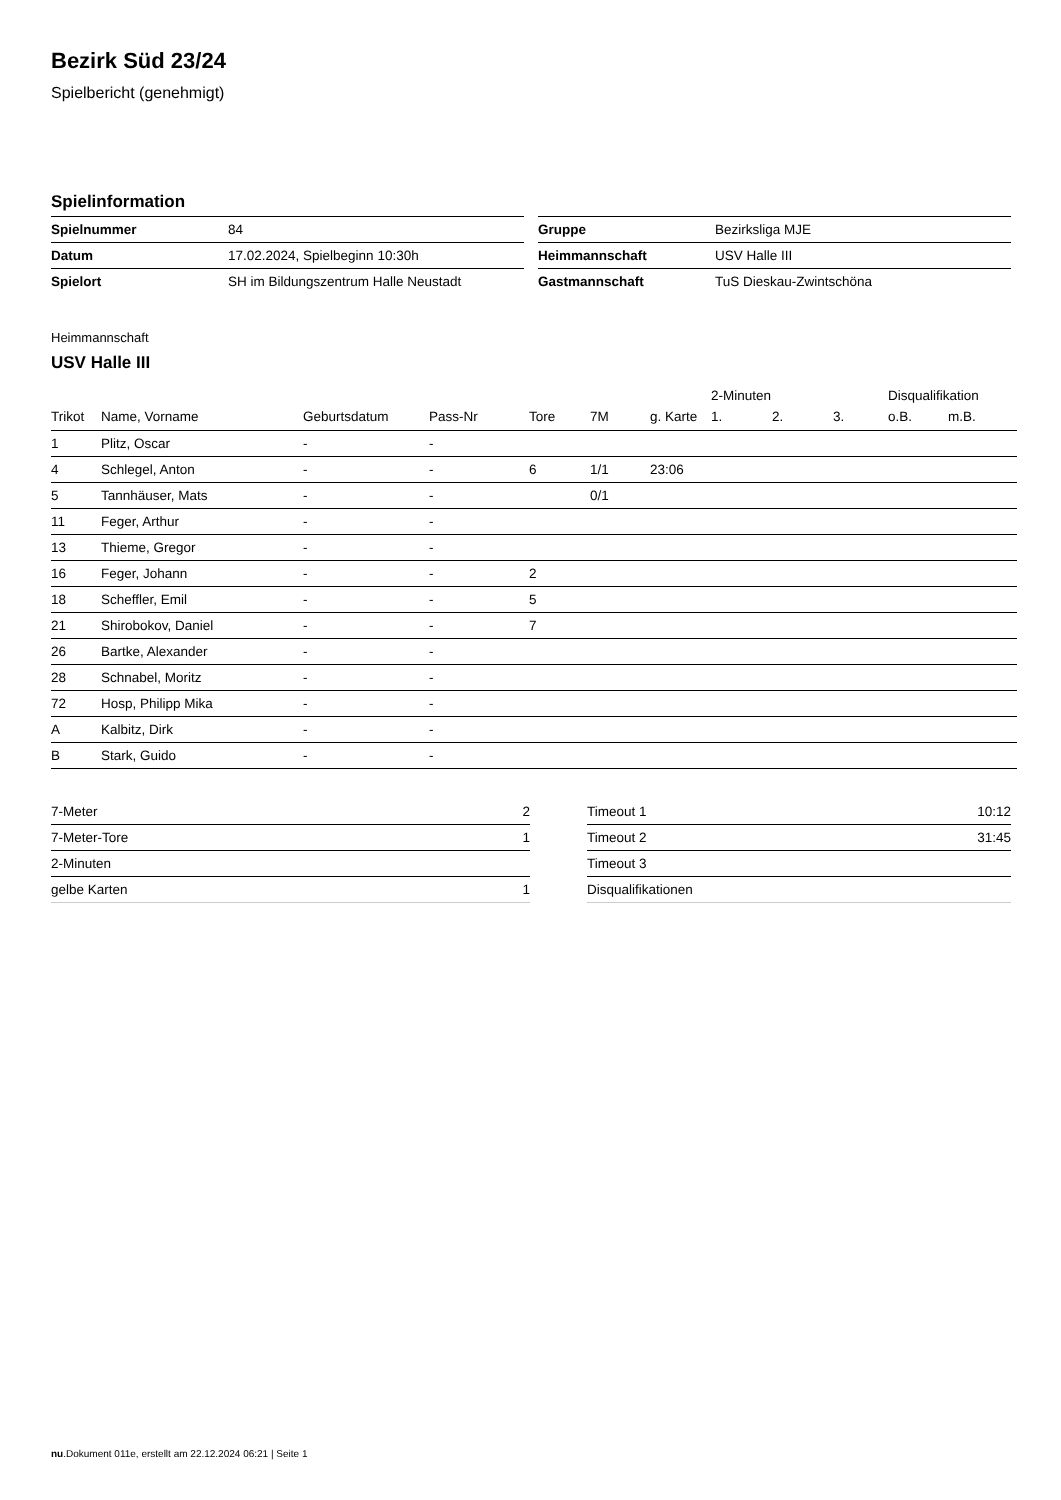Bezirk Süd 23/24
Spielbericht (genehmigt)
Spielinformation
| Spielnummer | 84 |
| Datum | 17.02.2024, Spielbeginn 10:30h |
| Spielort | SH im Bildungszentrum Halle Neustadt |
| Gruppe | Bezirksliga MJE |
| Heimmannschaft | USV Halle III |
| Gastmannschaft | TuS Dieskau-Zwintschöna |
Heimmannschaft
USV Halle III
| | | | | | | | 2-Minuten | | | Disqualifikation | |
| --- | --- | --- | --- | --- | --- | --- | --- | --- | --- | --- | --- |
| Trikot | Name, Vorname | Geburtsdatum | Pass-Nr | Tore | 7M | g. Karte | 1. | 2. | 3. | o.B. | m.B. |
| 1 | Plitz, Oscar | - | - | | | | | | | | |
| 4 | Schlegel, Anton | - | - | 6 | 1/1 | 23:06 | | | | | |
| 5 | Tannhäuser, Mats | - | - | | 0/1 | | | | | | |
| 11 | Feger, Arthur | - | - | | | | | | | | |
| 13 | Thieme, Gregor | - | - | | | | | | | | |
| 16 | Feger, Johann | - | - | 2 | | | | | | | |
| 18 | Scheffler, Emil | - | - | 5 | | | | | | | |
| 21 | Shirobokov, Daniel | - | - | 7 | | | | | | | |
| 26 | Bartke, Alexander | - | - | | | | | | | | |
| 28 | Schnabel, Moritz | - | - | | | | | | | | |
| 72 | Hosp, Philipp Mika | - | - | | | | | | | | |
| A | Kalbitz, Dirk | - | - | | | | | | | | |
| B | Stark, Guido | - | - | | | | | | | | |
| 7-Meter | 2 |
| 7-Meter-Tore | 1 |
| 2-Minuten | |
| gelbe Karten | 1 |
| Timeout 1 | 10:12 |
| Timeout 2 | 31:45 |
| Timeout 3 | |
| Disqualifikationen | |
nu.Dokument 011e, erstellt am 22.12.2024 06:21 | Seite 1